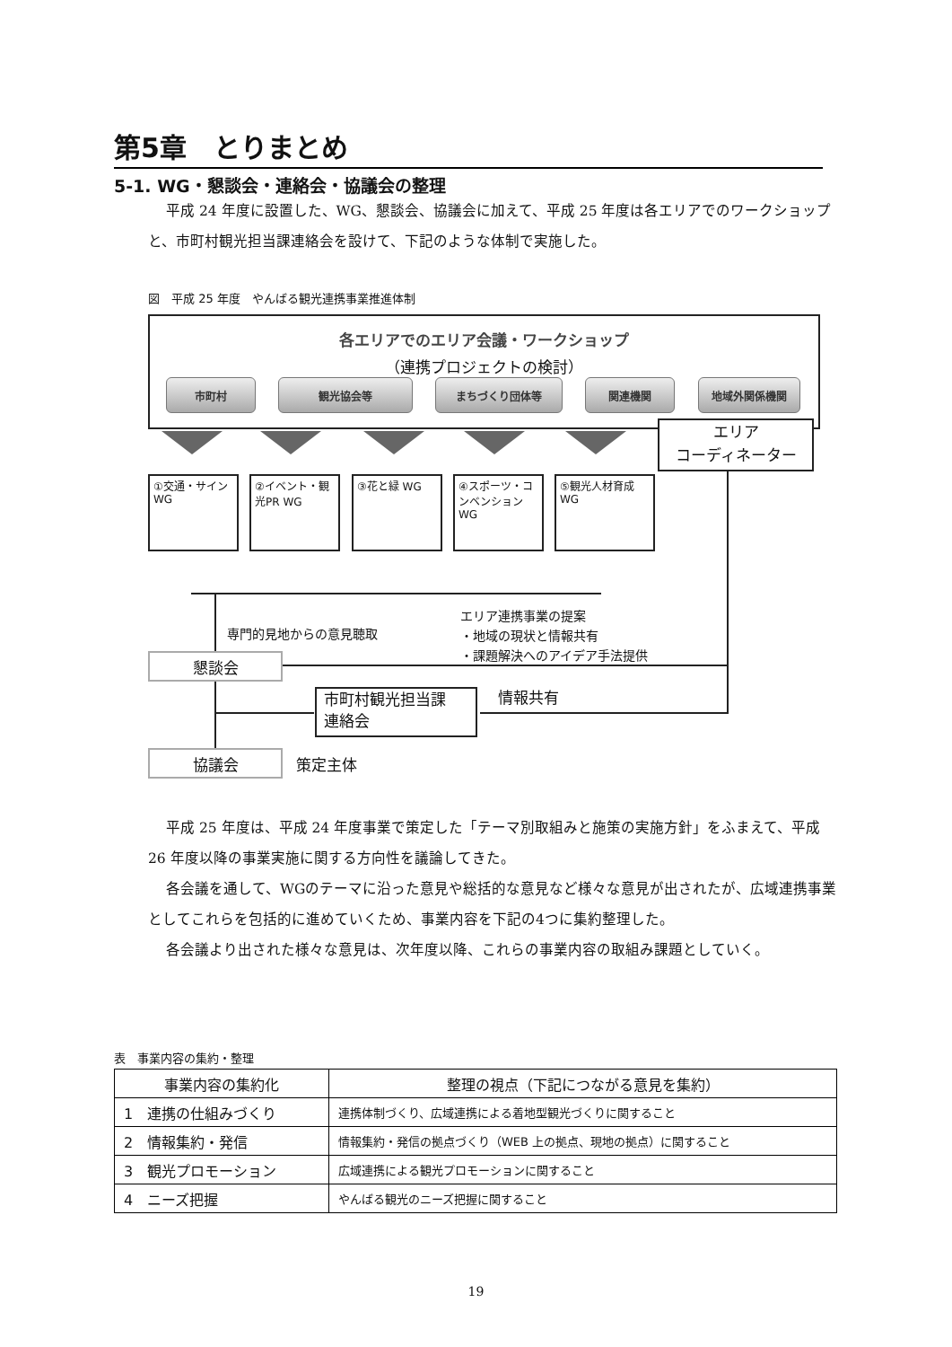第5章　とりまとめ
5-1. WG・懇談会・連絡会・協議会の整理
平成 24 年度に設置した、WG、懇談会、協議会に加えて、平成 25 年度は各エリアでのワークショップと、市町村観光担当課連絡会を設けて、下記のような体制で実施した。
図　平成 25 年度　やんばる観光連携事業推進体制
各エリアでのエリア会議・ワークショップ
（連携プロジェクトの検討）
市町村 観光協会等 まちづくり団体等 関連機関 地域外関係機関
エリア
コーディネーター
①交通・サイン WG
②イベント・観光PR WG
③花と緑 WG
④スポーツ・コンベンション WG
⑤観光人材育成 WG
専門的見地からの意見聴取
エリア連携事業の提案
・地域の現状と情報共有
・課題解決へのアイデア手法提供
懇談会
市町村観光担当課
連絡会
情報共有
協議会 策定主体
平成 25 年度は、平成 24 年度事業で策定した「テーマ別取組みと施策の実施方針」をふまえて、平成 26 年度以降の事業実施に関する方向性を議論してきた。
各会議を通して、WGのテーマに沿った意見や総括的な意見など様々な意見が出されたが、広域連携事業としてこれらを包括的に進めていくため、事業内容を下記の4つに集約整理した。
各会議より出された様々な意見は、次年度以降、これらの事業内容の取組み課題としていく。
表　事業内容の集約・整理
| 事業内容の集約化 | 整理の視点（下記につながる意見を集約） |
| --- | --- |
| 1 連携の仕組みづくり | 連携体制づくり、広域連携による着地型観光づくりに関すること |
| 2 情報集約・発信 | 情報集約・発信の拠点づくり（WEB 上の拠点、現地の拠点）に関すること |
| 3 観光プロモーション | 広域連携による観光プロモーションに関すること |
| 4 ニーズ把握 | やんばる観光のニーズ把握に関すること |
19